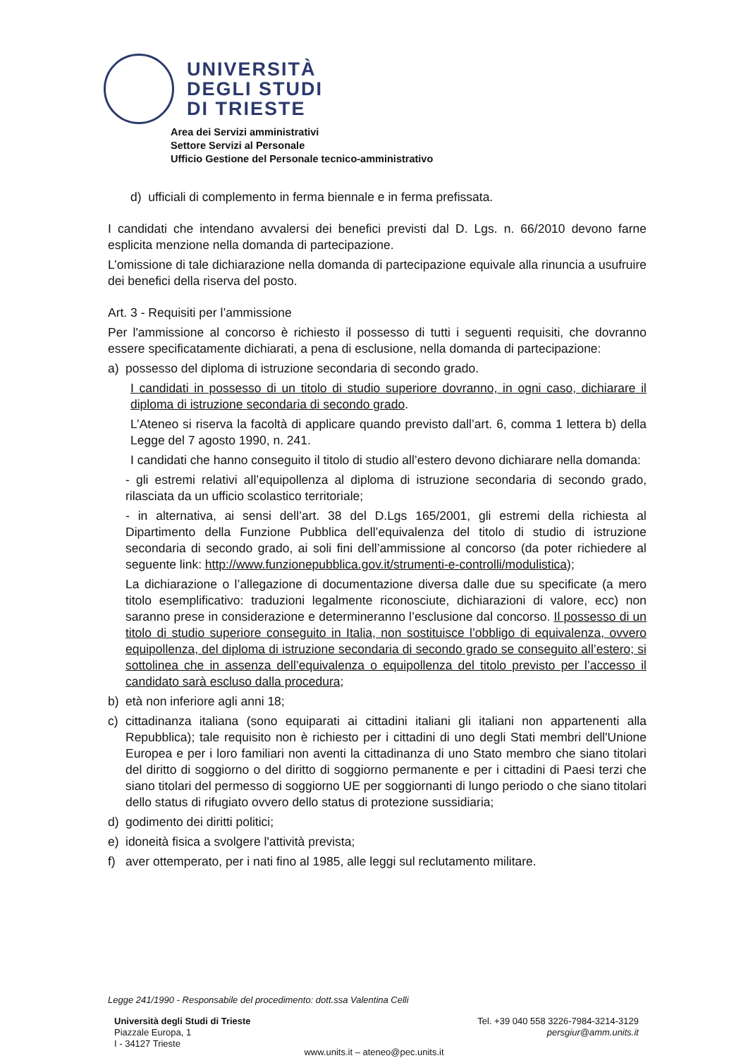UNIVERSITÀ
DEGLI STUDI
DI TRIESTE
Area dei Servizi amministrativi
Settore Servizi al Personale
Ufficio Gestione del Personale tecnico-amministrativo
d) ufficiali di complemento in ferma biennale e in ferma prefissata.
I candidati che intendano avvalersi dei benefici previsti dal D. Lgs. n. 66/2010 devono farne esplicita menzione nella domanda di partecipazione.
L’omissione di tale dichiarazione nella domanda di partecipazione equivale alla rinuncia a usufruire dei benefici della riserva del posto.
Art. 3 - Requisiti per l’ammissione
Per l'ammissione al concorso è richiesto il possesso di tutti i seguenti requisiti, che dovranno essere specificatamente dichiarati, a pena di esclusione, nella domanda di partecipazione:
a) possesso del diploma di istruzione secondaria di secondo grado.
I candidati in possesso di un titolo di studio superiore dovranno, in ogni caso, dichiarare il diploma di istruzione secondaria di secondo grado.
L’Ateneo si riserva la facoltà di applicare quando previsto dall’art. 6, comma 1 lettera b) della Legge del 7 agosto 1990, n. 241.
I candidati che hanno conseguito il titolo di studio all’estero devono dichiarare nella domanda:
- gli estremi relativi all’equipollenza al diploma di istruzione secondaria di secondo grado, rilasciata da un ufficio scolastico territoriale;
- in alternativa, ai sensi dell’art. 38 del D.Lgs 165/2001, gli estremi della richiesta al Dipartimento della Funzione Pubblica dell’equivalenza del titolo di studio di istruzione secondaria di secondo grado, ai soli fini dell’ammissione al concorso (da poter richiedere al seguente link: http://www.funzionepubblica.gov.it/strumenti-e-controlli/modulistica);
La dichiarazione o l’allegazione di documentazione diversa dalle due su specificate (a mero titolo esemplificativo: traduzioni legalmente riconosciute, dichiarazioni di valore, ecc) non saranno prese in considerazione e determineranno l’esclusione dal concorso. Il possesso di un titolo di studio superiore conseguito in Italia, non sostituisce l’obbligo di equivalenza, ovvero equipollenza, del diploma di istruzione secondaria di secondo grado se conseguito all’estero; si sottolinea che in assenza dell’equivalenza o equipollenza del titolo previsto per l’accesso il candidato sarà escluso dalla procedura;
b) età non inferiore agli anni 18;
c) cittadinanza italiana (sono equiparati ai cittadini italiani gli italiani non appartenenti alla Repubblica); tale requisito non è richiesto per i cittadini di uno degli Stati membri dell'Unione Europea e per i loro familiari non aventi la cittadinanza di uno Stato membro che siano titolari del diritto di soggiorno o del diritto di soggiorno permanente e per i cittadini di Paesi terzi che siano titolari del permesso di soggiorno UE per soggiornanti di lungo periodo o che siano titolari dello status di rifugiato ovvero dello status di protezione sussidiaria;
d) godimento dei diritti politici;
e) idoneità fisica a svolgere l'attività prevista;
f) aver ottemperato, per i nati fino al 1985, alle leggi sul reclutamento militare.
Legge 241/1990 - Responsabile del procedimento: dott.ssa Valentina Celli
Università degli Studi di Trieste
Piazzale Europa, 1
I - 34127 Trieste
Tel. +39 040 558 3226-7984-3214-3129
persgiur@amm.units.it
www.units.it – ateneo@pec.units.it